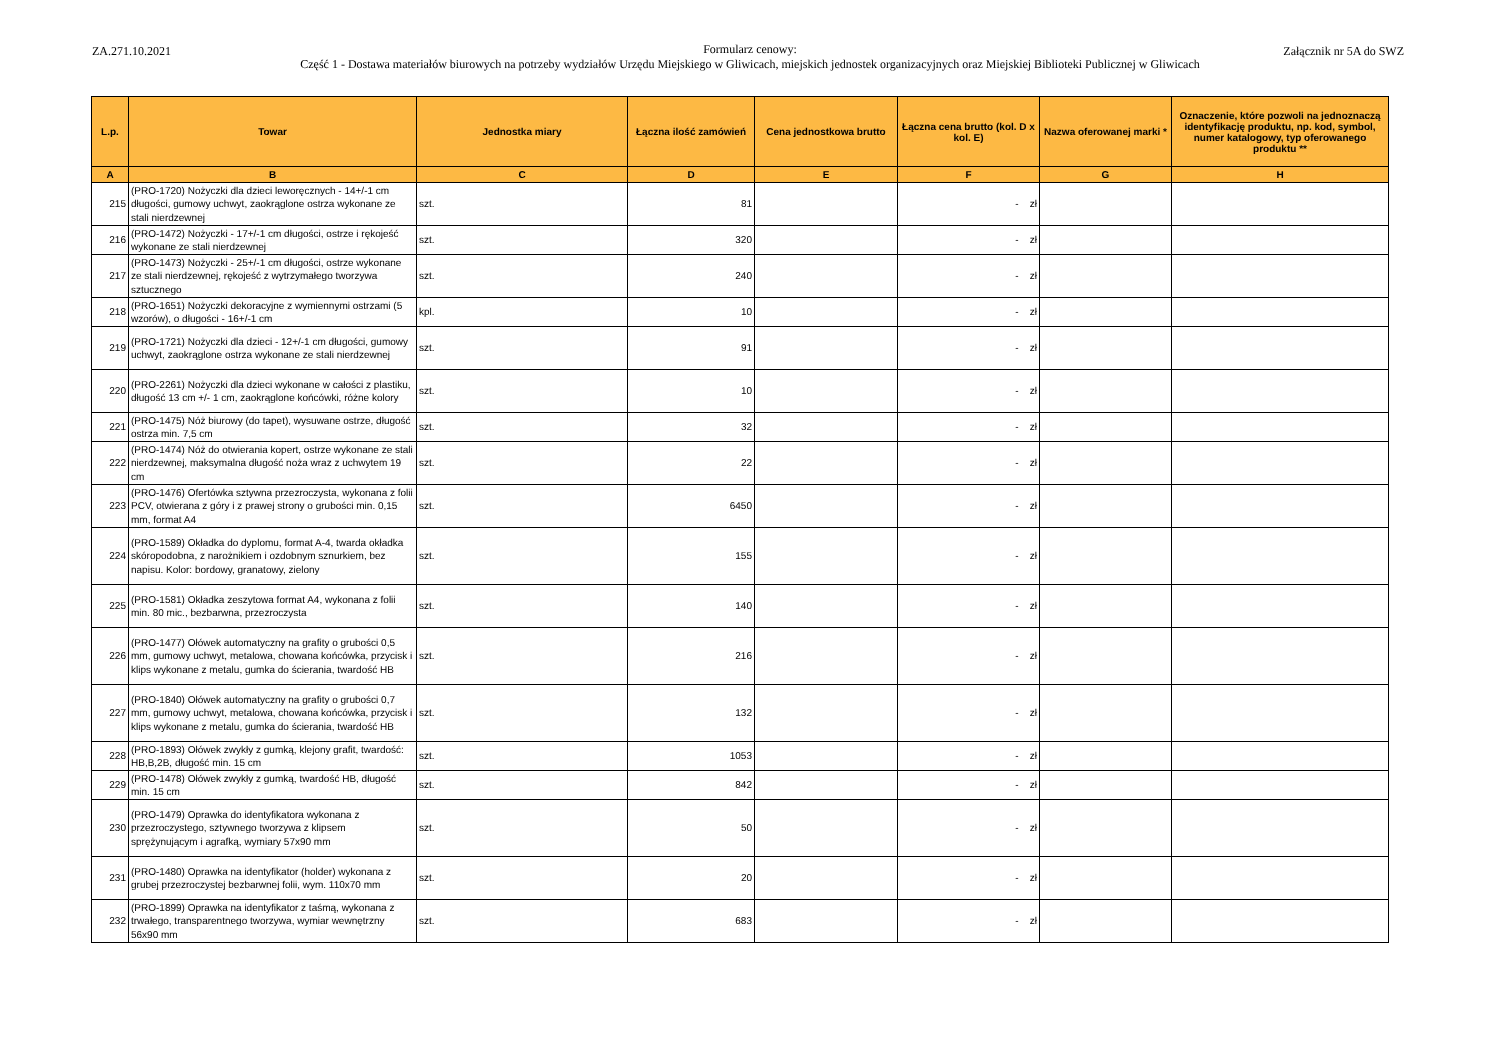ZA.271.10.2021
Formularz cenowy:
Część 1 - Dostawa materiałów biurowych na potrzeby wydziałów Urzędu Miejskiego w Gliwicach, miejskich jednostek organizacyjnych oraz Miejskiej Biblioteki Publicznej w Gliwicach
Załącznik nr 5A do SWZ
| L.p. | Towar | Jednostka miary | Łączna ilość zamówień | Cena jednostkowa brutto | Łączna cena brutto (kol. D x kol. E) | Nazwa oferowanej marki * | Oznaczenie, które pozwoli na jednoznaczą identyfikację produktu, np. kod, symbol, numer katalogowy, typ oferowanego produktu ** |
| --- | --- | --- | --- | --- | --- | --- | --- |
| A | B | C | D | E | F | G | H |
| 215 | (PRO-1720) Nożyczki dla dzieci leworęcznych - 14+/-1 cm długości, gumowy uchwyt, zaokrąglone ostrza wykonane ze stali nierdzewnej | szt. | 81 | | - zł | | |
| 216 | (PRO-1472) Nożyczki - 17+/-1 cm długości, ostrze i rękojeść wykonane ze stali nierdzewnej | szt. | 320 | | - zł | | |
| 217 | (PRO-1473) Nożyczki - 25+/-1 cm długości, ostrze wykonane ze stali nierdzewnej, rękojeść z wytrzymałego tworzywa sztucznego | szt. | 240 | | - zł | | |
| 218 | (PRO-1651) Nożyczki dekoracyjne z wymiennymi ostrzami (5 wzorów), o długości - 16+/-1 cm | kpl. | 10 | | - zł | | |
| 219 | (PRO-1721) Nożyczki dla dzieci - 12+/-1 cm długości, gumowy uchwyt, zaokrąglone ostrza wykonane ze stali nierdzewnej | szt. | 91 | | - zł | | |
| 220 | (PRO-2261) Nożyczki dla dzieci wykonane w całości z plastiku, długość 13 cm +/- 1 cm, zaokrąglone końcówki, różne kolory | szt. | 10 | | - zł | | |
| 221 | (PRO-1475) Nóż biurowy (do tapet), wysuwane ostrze, długość ostrza min. 7,5 cm | szt. | 32 | | - zł | | |
| 222 | (PRO-1474) Nóż do otwierania kopert, ostrze wykonane ze stali nierdzewnej, maksymalna długość noża wraz z uchwytem 19 cm | szt. | 22 | | - zł | | |
| 223 | (PRO-1476) Ofertówka sztywna przezroczysta, wykonana z folii PCV, otwierana z góry i z prawej strony o grubości min. 0,15 mm, format A4 | szt. | 6450 | | - zł | | |
| 224 | (PRO-1589) Okładka do dyplomu, format A-4, twarda okładka skóropodobna, z narożnikiem i ozdobnym sznurkiem, bez napisu. Kolor: bordowy, granatowy, zielony | szt. | 155 | | - zł | | |
| 225 | (PRO-1581) Okładka zeszytowa format A4, wykonana z folii min. 80 mic., bezbarwna, przezroczysta | szt. | 140 | | - zł | | |
| 226 | (PRO-1477) Ołówek automatyczny na grafity o grubości 0,5 mm, gumowy uchwyt, metalowa, chowana końcówka, przycisk i klips wykonane z metalu, gumka do ścierania, twardość HB | szt. | 216 | | - zł | | |
| 227 | (PRO-1840) Ołówek automatyczny na grafity o grubości 0,7 mm, gumowy uchwyt, metalowa, chowana końcówka, przycisk i klips wykonane z metalu, gumka do ścierania, twardość HB | szt. | 132 | | - zł | | |
| 228 | (PRO-1893) Ołówek zwykły z gumką, klejony grafit, twardość: HB,B,2B, długość min. 15 cm | szt. | 1053 | | - zł | | |
| 229 | (PRO-1478) Ołówek zwykły z gumką, twardość HB, długość min. 15 cm | szt. | 842 | | - zł | | |
| 230 | (PRO-1479) Oprawka do identyfikatora wykonana z przezroczystego, sztywnego tworzywa z klipsem sprężynującym i agrafką, wymiary 57x90 mm | szt. | 50 | | - zł | | |
| 231 | (PRO-1480) Oprawka na identyfikator (holder) wykonana z grubej przezroczystej bezbarwnej folii, wym. 110x70 mm | szt. | 20 | | - zł | | |
| 232 | (PRO-1899) Oprawka na identyfikator z taśmą, wykonana z trwałego, transparentnego tworzywa, wymiar wewnętrzny 56x90 mm | szt. | 683 | | - zł | | |